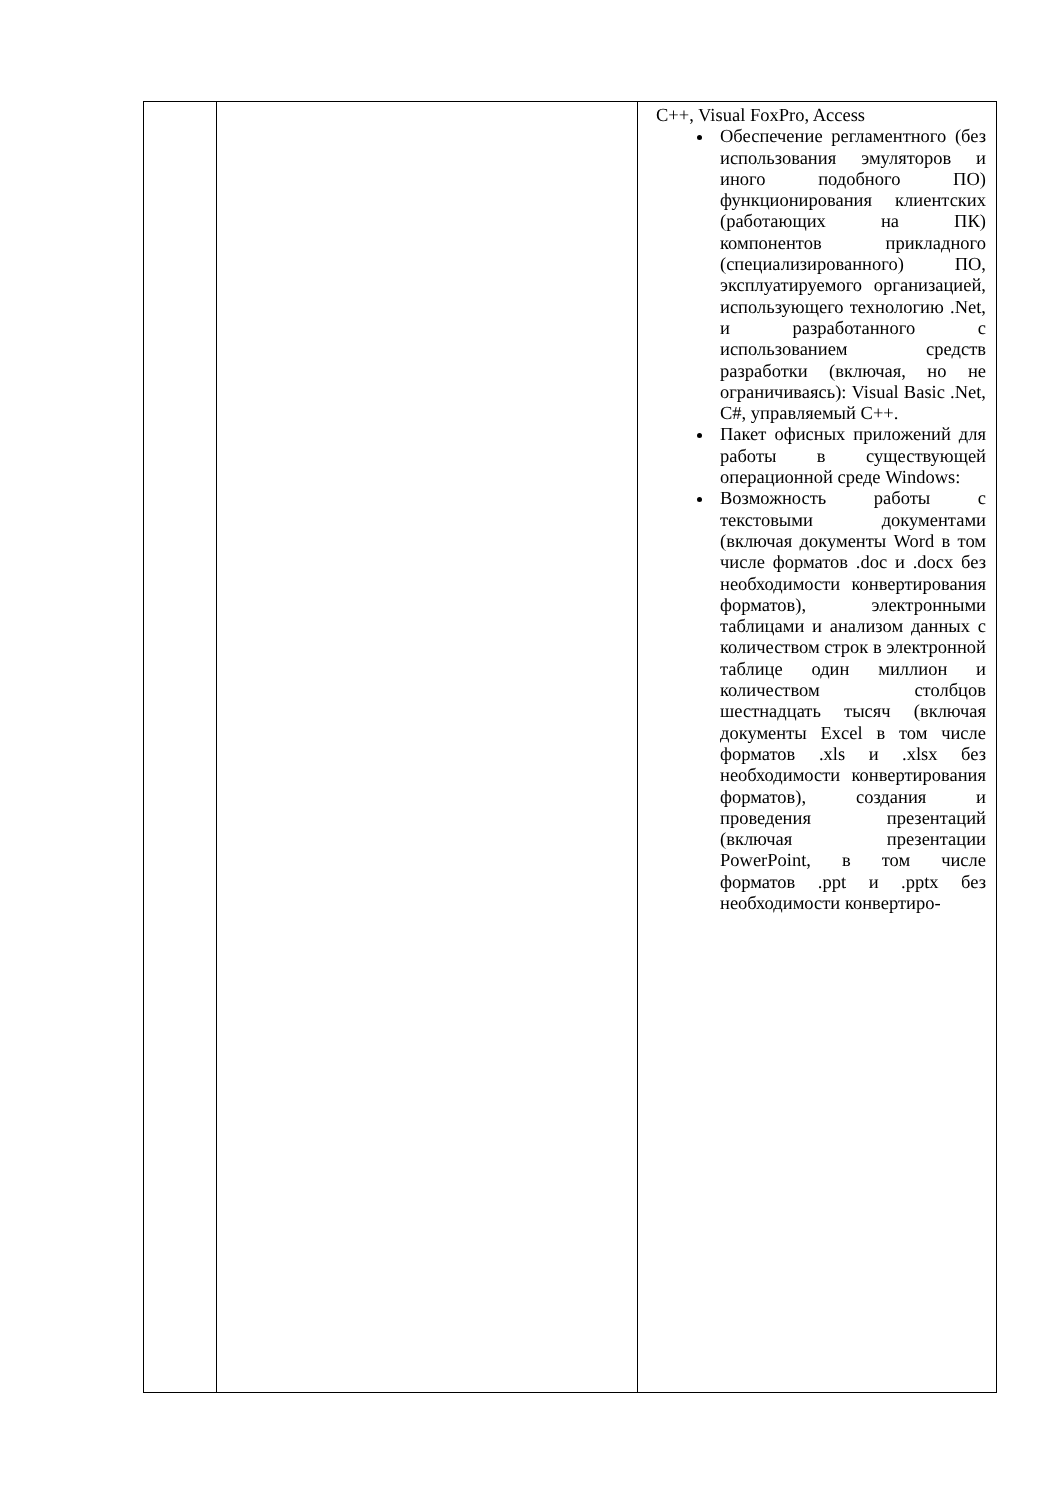| | | C++, Visual FoxPro, Access Обеспечение регламентного (без использования эмуляторов и иного подобного ПО) функционирования клиентских (работающих на ПК) компонентов прикладного (специализированного) ПО, эксплуатируемого организацией, использующего технологию .Net, и разработанного с использованием средств разработки (включая, но не ограничиваясь): Visual Basic .Net, C#, управляемый C++. Пакет офисных приложений для работы в существующей операционной среде Windows: Возможность работы с текстовыми документами (включая документы Word в том числе форматов .doc и .docx без необходимости конвертирования форматов), электронными таблицами и анализом данных с количеством строк в электронной таблице один миллион и количеством столбцов шестнадцать тысяч (включая документы Excel в том числе форматов .xls и .xlsx без необходимости конвертирования форматов), создания и проведения презентаций (включая презентации PowerPoint, в том числе форматов .ppt и .pptx без необходимости конвертиро- |